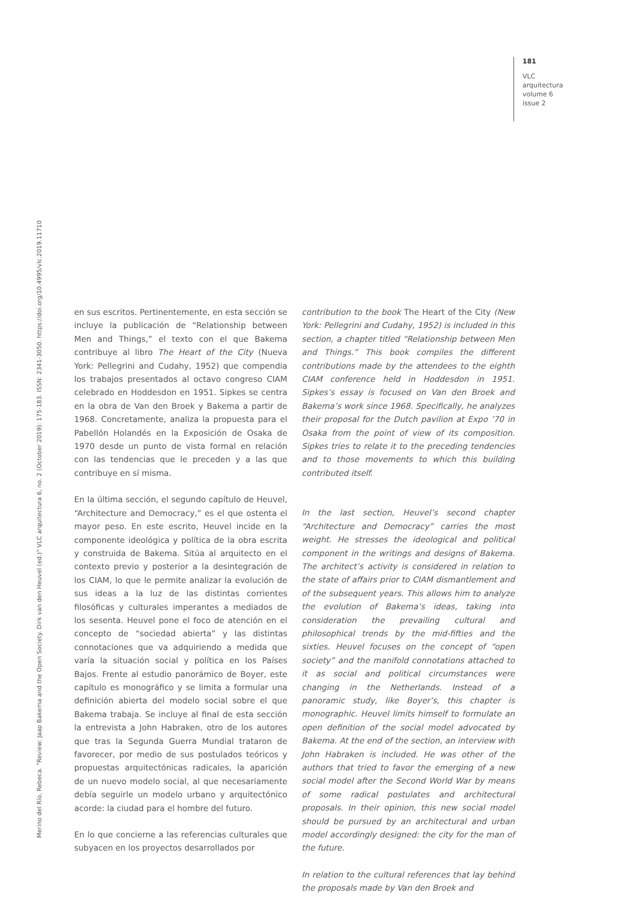181
VLC
arquitectura
volume 6
issue 2
Merino del Río, Rebeca. "Review: Jaap Bakema and the Open Society. Dirk van den Heuvel (ed.)" VLC arquitectura 6, no. 2 (October 2019): 175-183. ISSN: 2341-3050. https://doi.org/10.4995/vlc.2019.11710
en sus escritos. Pertinentemente, en esta sección se incluye la publicación de “Relationship between Men and Things,” el texto con el que Bakema contribuye al libro The Heart of the City (Nueva York: Pellegrini and Cudahy, 1952) que compendia los trabajos presentados al octavo congreso CIAM celebrado en Hoddesdon en 1951. Sipkes se centra en la obra de Van den Broek y Bakema a partir de 1968. Concretamente, analiza la propuesta para el Pabellón Holandés en la Exposición de Osaka de 1970 desde un punto de vista formal en relación con las tendencias que le preceden y a las que contribuye en sí misma.
En la última sección, el segundo capítulo de Heuvel, “Architecture and Democracy,” es el que ostenta el mayor peso. En este escrito, Heuvel incide en la componente ideológica y política de la obra escrita y construida de Bakema. Sitúa al arquitecto en el contexto previo y posterior a la desintegración de los CIAM, lo que le permite analizar la evolución de sus ideas a la luz de las distintas corrientes filosóficas y culturales imperantes a mediados de los sesenta. Heuvel pone el foco de atención en el concepto de “sociedad abierta” y las distintas connotaciones que va adquiriendo a medida que varía la situación social y política en los Países Bajos. Frente al estudio panorámico de Boyer, este capítulo es monográfico y se limita a formular una definición abierta del modelo social sobre el que Bakema trabaja. Se incluye al final de esta sección la entrevista a John Habraken, otro de los autores que tras la Segunda Guerra Mundial trataron de favorecer, por medio de sus postulados teóricos y propuestas arquitectónicas radicales, la aparición de un nuevo modelo social, al que necesariamente debía seguirle un modelo urbano y arquitectónico acorde: la ciudad para el hombre del futuro.
En lo que concierne a las referencias culturales que subyacen en los proyectos desarrollados por
contribution to the book The Heart of the City (New York: Pellegrini and Cudahy, 1952) is included in this section, a chapter titled “Relationship between Men and Things.” This book compiles the different contributions made by the attendees to the eighth CIAM conference held in Hoddesdon in 1951. Sipkes’s essay is focused on Van den Broek and Bakema’s work since 1968. Specifically, he analyzes their proposal for the Dutch pavilion at Expo ’70 in Osaka from the point of view of its composition. Sipkes tries to relate it to the preceding tendencies and to those movements to which this building contributed itself.
In the last section, Heuvel’s second chapter “Architecture and Democracy” carries the most weight. He stresses the ideological and political component in the writings and designs of Bakema. The architect’s activity is considered in relation to the state of affairs prior to CIAM dismantlement and of the subsequent years. This allows him to analyze the evolution of Bakema’s ideas, taking into consideration the prevailing cultural and philosophical trends by the mid-fifties and the sixties. Heuvel focuses on the concept of “open society” and the manifold connotations attached to it as social and political circumstances were changing in the Netherlands. Instead of a panoramic study, like Boyer’s, this chapter is monographic. Heuvel limits himself to formulate an open definition of the social model advocated by Bakema. At the end of the section, an interview with John Habraken is included. He was other of the authors that tried to favor the emerging of a new social model after the Second World War by means of some radical postulates and architectural proposals. In their opinion, this new social model should be pursued by an architectural and urban model accordingly designed: the city for the man of the future.
In relation to the cultural references that lay behind the proposals made by Van den Broek and